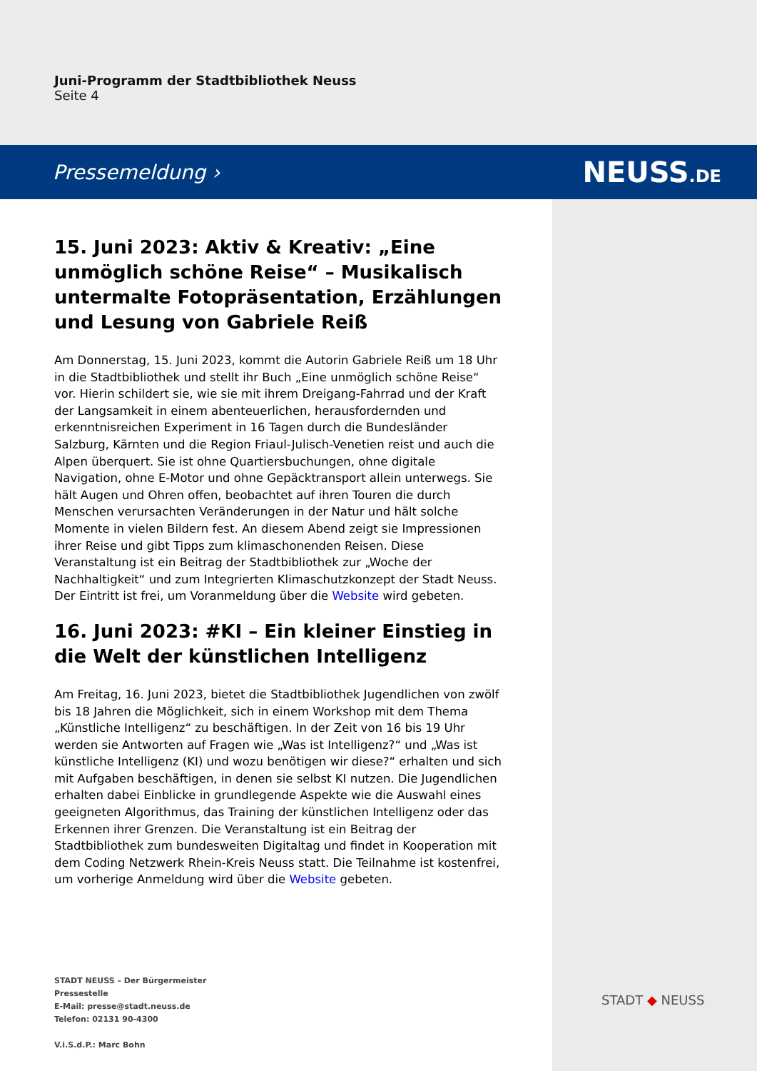Juni-Programm der Stadtbibliothek Neuss
Seite 4
Pressemeldung › NEUSS.DE
15. Juni 2023: Aktiv & Kreativ: „Eine unmöglich schöne Reise“ – Musikalisch untermalte Fotopräsentation, Erzählungen und Lesung von Gabriele Reiß
Am Donnerstag, 15. Juni 2023, kommt die Autorin Gabriele Reiß um 18 Uhr in die Stadtbibliothek und stellt ihr Buch „Eine unmöglich schöne Reise“ vor. Hierin schildert sie, wie sie mit ihrem Dreigang-Fahrrad und der Kraft der Langsamkeit in einem abenteuerlichen, herausfordernden und erkenntnisreichen Experiment in 16 Tagen durch die Bundesländer Salzburg, Kärnten und die Region Friaul-Julisch-Venetien reist und auch die Alpen überquert. Sie ist ohne Quartiersbuchungen, ohne digitale Navigation, ohne E-Motor und ohne Gepäcktransport allein unterwegs. Sie hält Augen und Ohren offen, beobachtet auf ihren Touren die durch Menschen verursachten Veränderungen in der Natur und hält solche Momente in vielen Bildern fest. An diesem Abend zeigt sie Impressionen ihrer Reise und gibt Tipps zum klimaschonenden Reisen. Diese Veranstaltung ist ein Beitrag der Stadtbibliothek zur „Woche der Nachhaltigkeit“ und zum Integrierten Klimaschutzkonzept der Stadt Neuss. Der Eintritt ist frei, um Voranmeldung über die Website wird gebeten.
16. Juni 2023: #KI – Ein kleiner Einstieg in die Welt der künstlichen Intelligenz
Am Freitag, 16. Juni 2023, bietet die Stadtbibliothek Jugendlichen von zwölf bis 18 Jahren die Möglichkeit, sich in einem Workshop mit dem Thema „Künstliche Intelligenz“ zu beschäftigen. In der Zeit von 16 bis 19 Uhr werden sie Antworten auf Fragen wie „Was ist Intelligenz?“ und „Was ist künstliche Intelligenz (KI) und wozu benötigen wir diese?“ erhalten und sich mit Aufgaben beschäftigen, in denen sie selbst KI nutzen. Die Jugendlichen erhalten dabei Einblicke in grundlegende Aspekte wie die Auswahl eines geeigneten Algorithmus, das Training der künstlichen Intelligenz oder das Erkennen ihrer Grenzen. Die Veranstaltung ist ein Beitrag der Stadtbibliothek zum bundesweiten Digitaltag und findet in Kooperation mit dem Coding Netzwerk Rhein-Kreis Neuss statt. Die Teilnahme ist kostenfrei, um vorherige Anmeldung wird über die Website gebeten.
STADT NEUSS – Der Bürgermeister
Pressestelle
E-Mail: presse@stadt.neuss.de
Telefon: 02131 90-4300
V.i.S.d.P.: Marc Bohn
STADT ◆ NEUSS